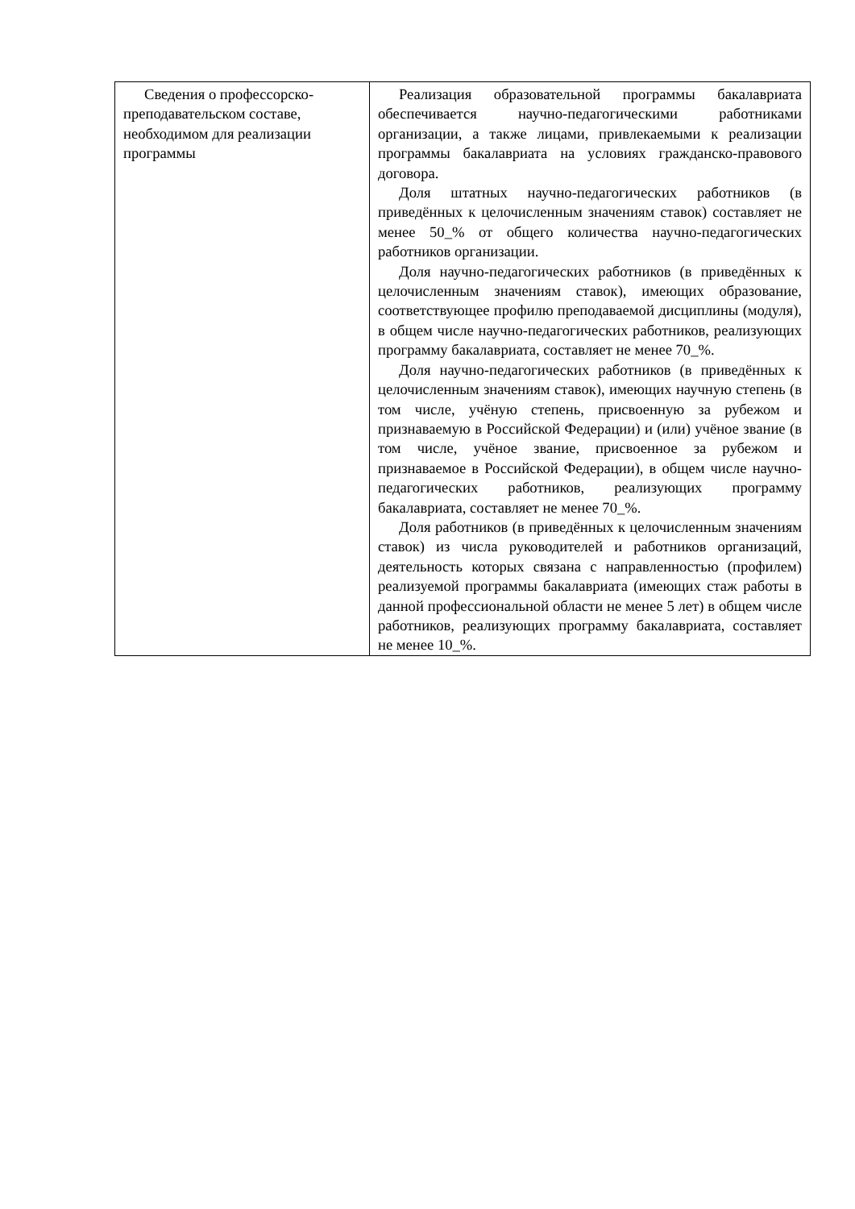| Сведения о профессорско-преподавательском составе, необходимом для реализации программы | Реализация образовательной программы бакалавриата обеспечивается научно-педагогическими работниками организации, а также лицами, привлекаемыми к реализации программы бакалавриата на условиях гражданско-правового договора. Доля штатных научно-педагогических работников (в приведённых к целочисленным значениям ставок) составляет не менее 50_% от общего количества научно-педагогических работников организации. Доля научно-педагогических работников (в приведённых к целочисленным значениям ставок), имеющих образование, соответствующее профилю преподаваемой дисциплины (модуля), в общем числе научно-педагогических работников, реализующих программу бакалавриата, составляет не менее 70_%. Доля научно-педагогических работников (в приведённых к целочисленным значениям ставок), имеющих научную степень (в том числе, учёную степень, присвоенную за рубежом и признаваемую в Российской Федерации) и (или) учёное звание (в том числе, учёное звание, присвоенное за рубежом и признаваемое в Российской Федерации), в общем числе научно-педагогических работников, реализующих программу бакалавриата, составляет не менее 70_%. Доля работников (в приведённых к целочисленным значениям ставок) из числа руководителей и работников организаций, деятельность которых связана с направленностью (профилем) реализуемой программы бакалавриата (имеющих стаж работы в данной профессиональной области не менее 5 лет) в общем числе работников, реализующих программу бакалавриата, составляет не менее 10_%. |